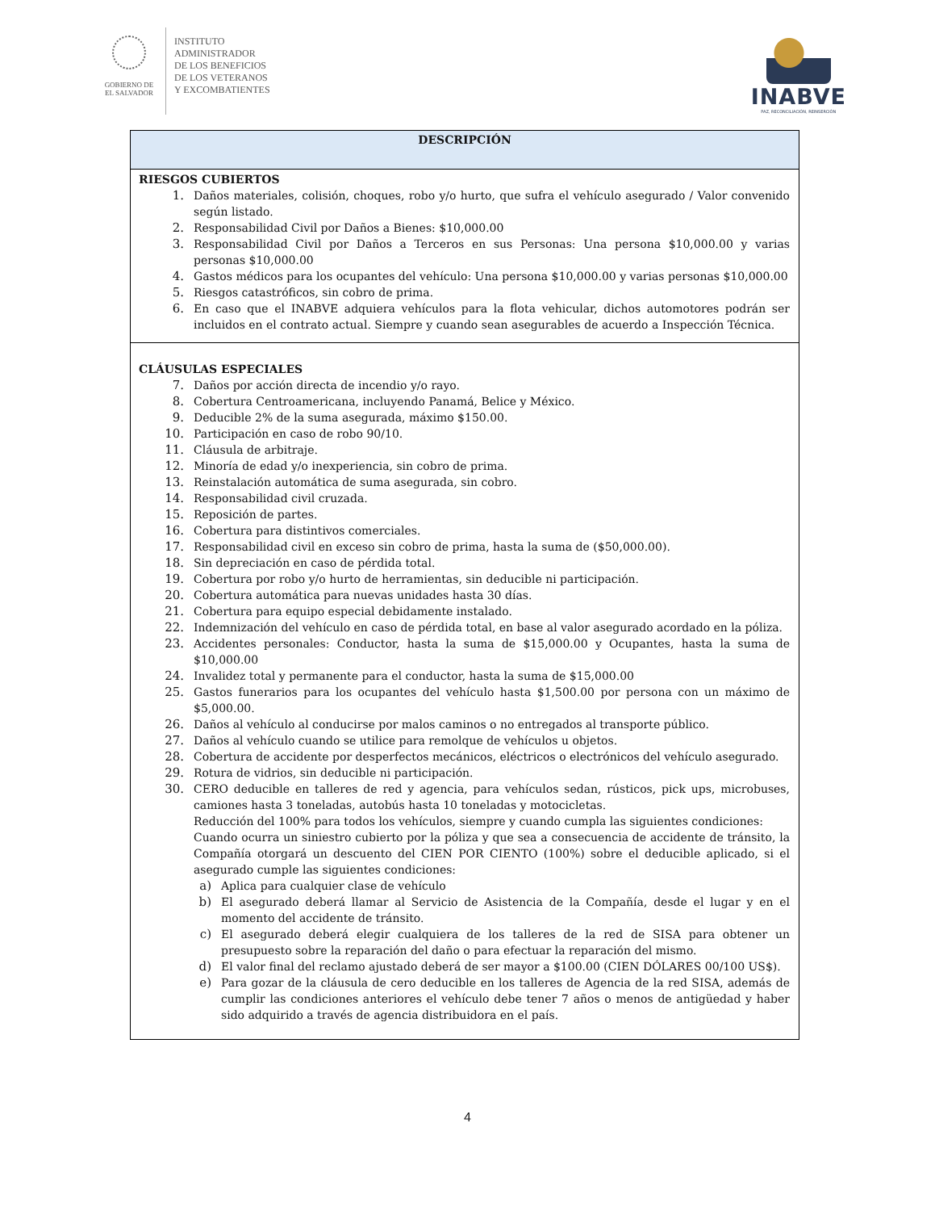GOBIERNO DE
EL SALVADOR
INSTITUTO
ADMINISTRADOR
DE LOS BENEFICIOS
DE LOS VETERANOS
Y EXCOMBATIENTES
INABVE
PAZ, RECONCILIACIÓN, REINSERCIÓN
| DESCRIPCIÓN |
| --- |
| RIESGOS CUBIERTOS 1. Daños materiales, colisión, choques, robo y/o hurto, que sufra el vehículo asegurado / Valor convenido según listado. 2. Responsabilidad Civil por Daños a Bienes: $10,000.00 3. Responsabilidad Civil por Daños a Terceros en sus Personas: Una persona $10,000.00 y varias personas $10,000.00 4. Gastos médicos para los ocupantes del vehículo: Una persona $10,000.00 y varias personas $10,000.00 5. Riesgos catastróficos, sin cobro de prima. 6. En caso que el INABVE adquiera vehículos para la flota vehicular, dichos automotores podrán ser incluidos en el contrato actual. Siempre y cuando sean asegurables de acuerdo a Inspección Técnica. |
| CLÁUSULAS ESPECIALES 7. Daños por acción directa de incendio y/o rayo. 8. Cobertura Centroamericana, incluyendo Panamá, Belice y México. 9. Deducible 2% de la suma asegurada, máximo $150.00. 10. Participación en caso de robo 90/10. 11. Cláusula de arbitraje. 12. Minoría de edad y/o inexperiencia, sin cobro de prima. 13. Reinstalación automática de suma asegurada, sin cobro. 14. Responsabilidad civil cruzada. 15. Reposición de partes. 16. Cobertura para distintivos comerciales. 17. Responsabilidad civil en exceso sin cobro de prima, hasta la suma de ($50,000.00). 18. Sin depreciación en caso de pérdida total. 19. Cobertura por robo y/o hurto de herramientas, sin deducible ni participación. 20. Cobertura automática para nuevas unidades hasta 30 días. 21. Cobertura para equipo especial debidamente instalado. 22. Indemnización del vehículo en caso de pérdida total, en base al valor asegurado acordado en la póliza. 23. Accidentes personales: Conductor, hasta la suma de $15,000.00 y Ocupantes, hasta la suma de $10,000.00 24. Invalidez total y permanente para el conductor, hasta la suma de $15,000.00 25. Gastos funerarios para los ocupantes del vehículo hasta $1,500.00 por persona con un máximo de $5,000.00. 26. Daños al vehículo al conducirse por malos caminos o no entregados al transporte público. 27. Daños al vehículo cuando se utilice para remolque de vehículos u objetos. 28. Cobertura de accidente por desperfectos mecánicos, eléctricos o electrónicos del vehículo asegurado. 29. Rotura de vidrios, sin deducible ni participación. 30. CERO deducible en talleres de red y agencia, para vehículos sedan, rústicos, pick ups, microbuses, camiones hasta 3 toneladas, autobús hasta 10 toneladas y motocicletas. Reducción del 100% para todos los vehículos, siempre y cuando cumpla las siguientes condiciones: Cuando ocurra un siniestro cubierto por la póliza y que sea a consecuencia de accidente de tránsito, la Compañía otorgará un descuento del CIEN POR CIENTO (100%) sobre el deducible aplicado, si el asegurado cumple las siguientes condiciones: a) Aplica para cualquier clase de vehículo b) El asegurado deberá llamar al Servicio de Asistencia de la Compañía, desde el lugar y en el momento del accidente de tránsito. c) El asegurado deberá elegir cualquiera de los talleres de la red de SISA para obtener un presupuesto sobre la reparación del daño o para efectuar la reparación del mismo. d) El valor final del reclamo ajustado deberá de ser mayor a $100.00 (CIEN DÓLARES 00/100 US$). e) Para gozar de la cláusula de cero deducible en los talleres de Agencia de la red SISA, además de cumplir las condiciones anteriores el vehículo debe tener 7 años o menos de antigüedad y haber sido adquirido a través de agencia distribuidora en el país. |
4